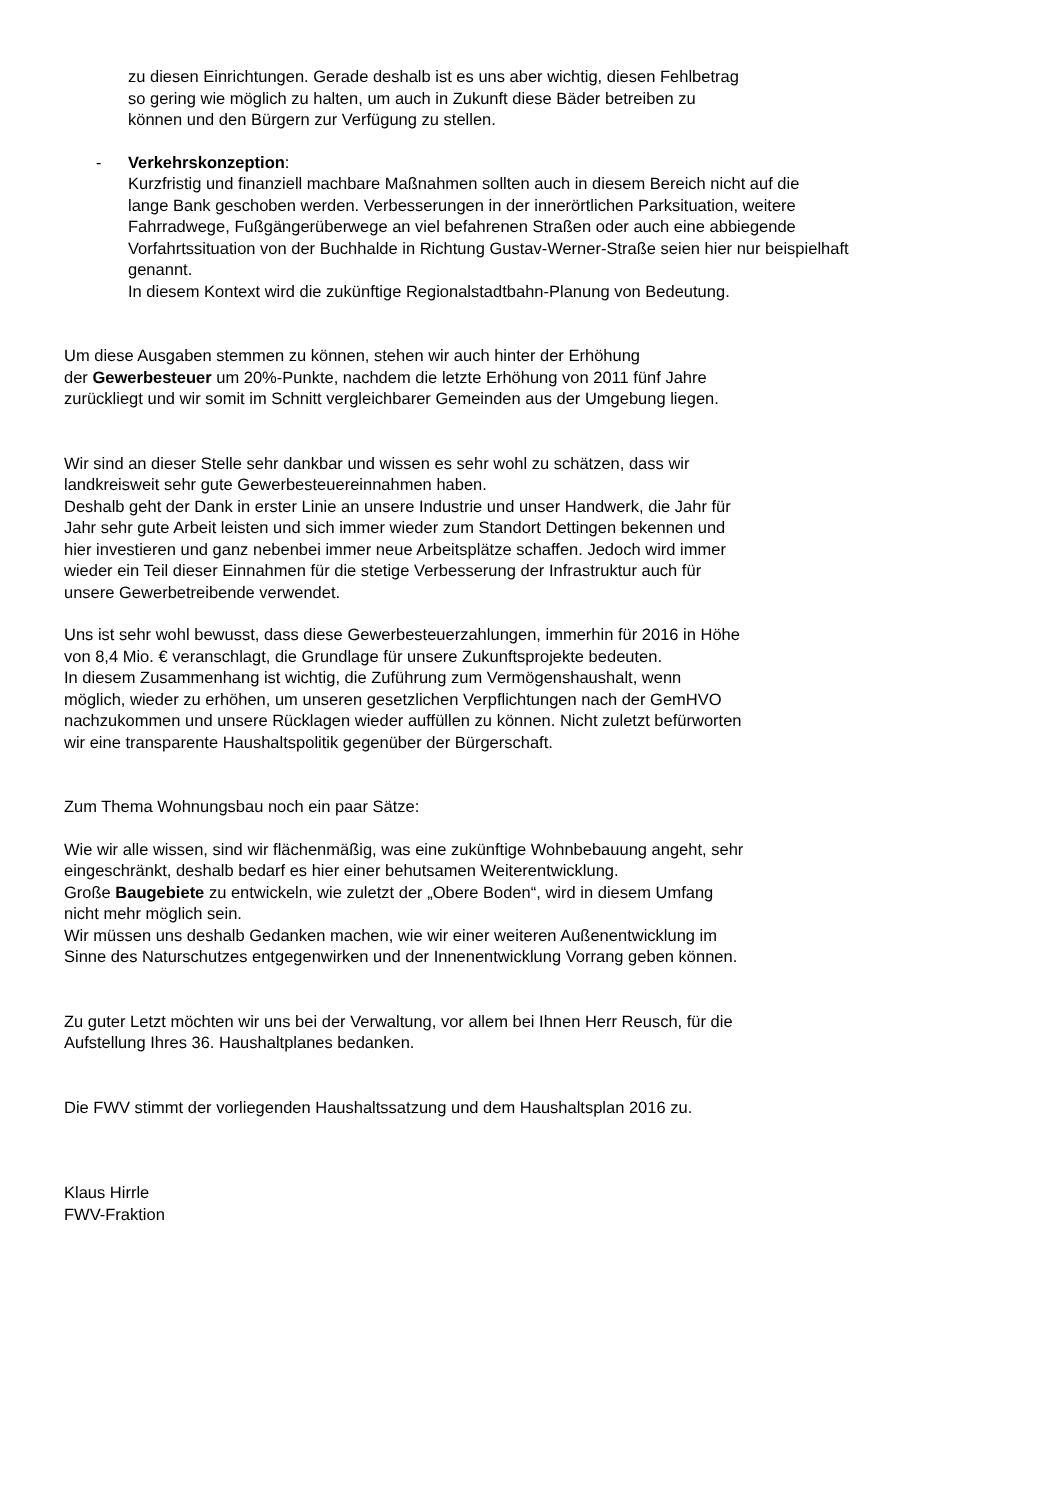zu diesen Einrichtungen. Gerade deshalb ist es uns aber wichtig, diesen Fehlbetrag
so gering wie möglich zu halten, um auch in Zukunft diese Bäder betreiben zu
können und den Bürgern zur Verfügung zu stellen.
- Verkehrskonzeption:
Kurzfristig und finanziell machbare Maßnahmen sollten auch in diesem Bereich nicht auf die
lange Bank geschoben werden. Verbesserungen in der innerörtlichen Parksituation, weitere
Fahrradwege, Fußgängerüberwege an viel befahrenen Straßen oder auch eine abbiegende
Vorfahrtssituation von der Buchhalde in Richtung Gustav-Werner-Straße seien hier nur beispielhaft
genannt.
In diesem Kontext wird die zukünftige Regionalstadtbahn-Planung von Bedeutung.
Um diese Ausgaben stemmen zu können, stehen wir auch hinter der Erhöhung
der Gewerbesteuer um 20%-Punkte, nachdem die letzte Erhöhung von 2011 fünf Jahre
zurückliegt und wir somit im Schnitt vergleichbarer Gemeinden aus der Umgebung liegen.
Wir sind an dieser Stelle sehr dankbar und wissen es sehr wohl zu schätzen, dass wir
landkreisweit sehr gute Gewerbesteuereinnahmen haben.
Deshalb geht der Dank in erster Linie an unsere Industrie und unser Handwerk, die Jahr für
Jahr sehr gute Arbeit leisten und sich immer wieder zum Standort Dettingen bekennen und
hier investieren und ganz nebenbei immer neue Arbeitsplätze schaffen. Jedoch wird immer
wieder ein Teil dieser Einnahmen für die stetige Verbesserung der Infrastruktur auch für
unsere Gewerbetreibende verwendet.
Uns ist sehr wohl bewusst, dass diese Gewerbesteuerzahlungen, immerhin für 2016 in Höhe
von 8,4 Mio. € veranschlagt, die Grundlage für unsere Zukunftsprojekte bedeuten.
In diesem Zusammenhang ist wichtig, die Zuführung zum Vermögenshaushalt, wenn
möglich, wieder zu erhöhen, um unseren gesetzlichen Verpflichtungen nach der GemHVO
nachzukommen und unsere Rücklagen wieder auffüllen zu können. Nicht zuletzt befürworten
wir eine transparente Haushaltspolitik gegenüber der Bürgerschaft.
Zum Thema Wohnungsbau noch ein paar Sätze:
Wie wir alle wissen, sind wir flächenmäßig, was eine zukünftige Wohnbebauung angeht, sehr
eingeschränkt, deshalb bedarf es hier einer behutsamen Weiterentwicklung.
Große Baugebiete zu entwickeln, wie zuletzt der „Obere Boden“, wird in diesem Umfang
nicht mehr möglich sein.
Wir müssen uns deshalb Gedanken machen, wie wir einer weiteren Außenentwicklung im
Sinne des Naturschutzes entgegenwirken und der Innenentwicklung Vorrang geben können.
Zu guter Letzt möchten wir uns bei der Verwaltung, vor allem bei Ihnen Herr Reusch, für die
Aufstellung Ihres 36. Haushaltplanes bedanken.
Die FWV stimmt der vorliegenden Haushaltssatzung und dem Haushaltsplan 2016 zu.
Klaus Hirrle
FWV-Fraktion